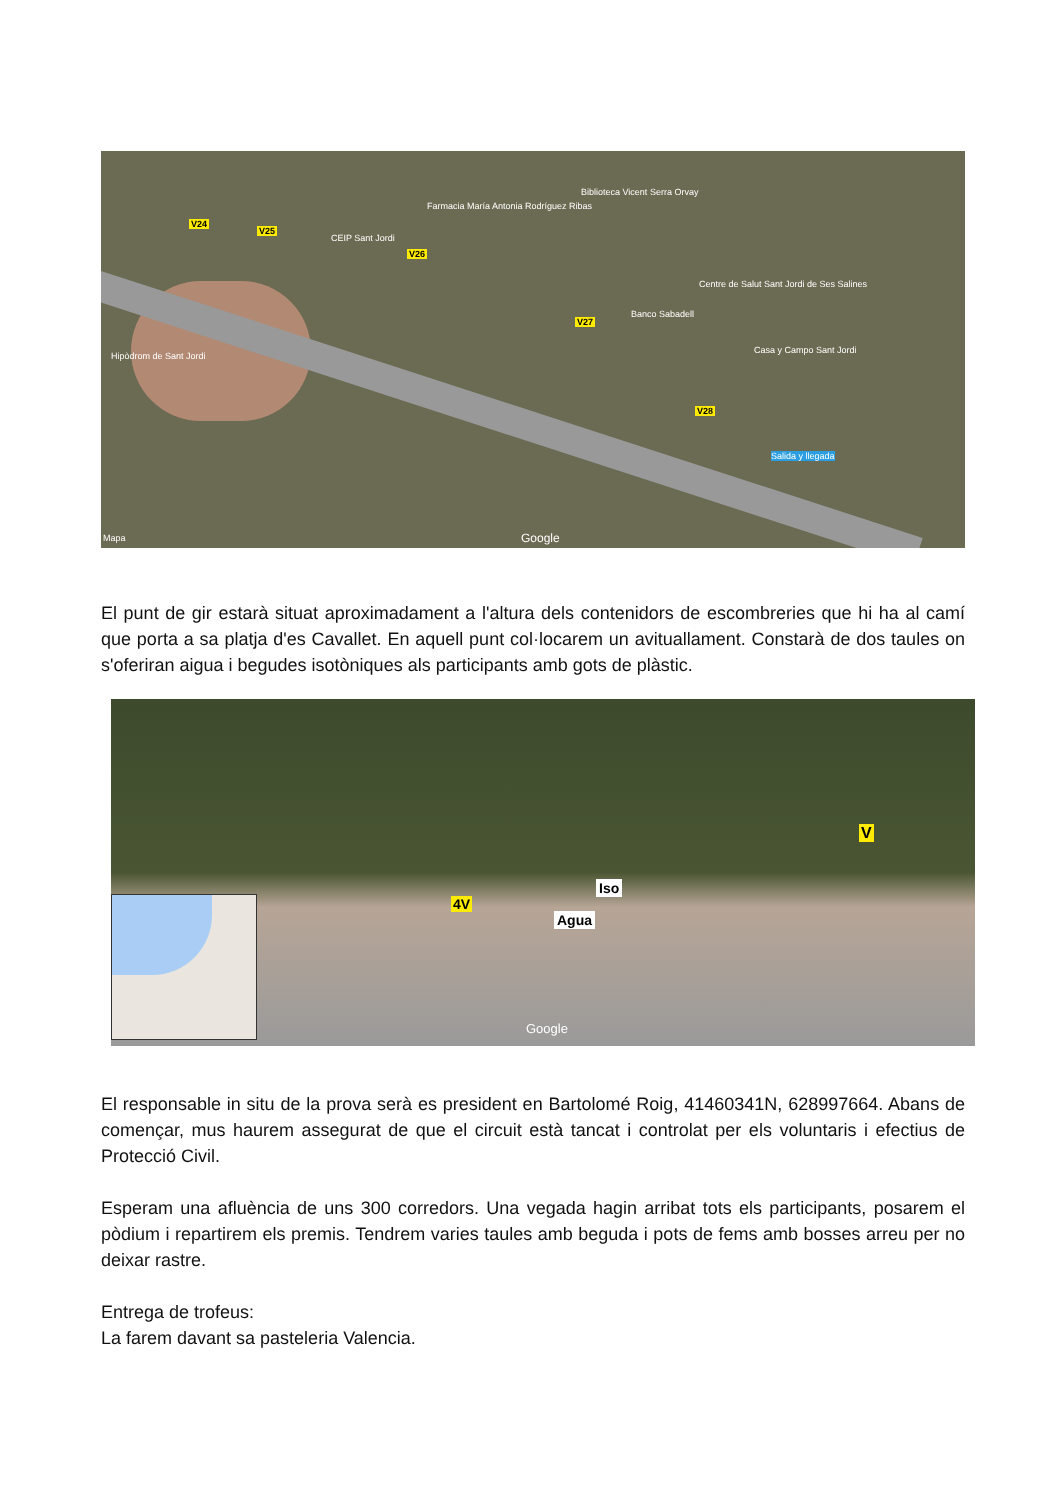V24
V25
V26
V27
V28
Hipòdrom de Sant Jordi
Farmacia María Antonia Rodríguez Ribas
Biblioteca Vicent Serra Orvay
CEIP Sant Jordi
Banco Sabadell
Centre de Salut Sant Jordi de Ses Salines
Casa y Campo Sant Jordi
Salida y llegada
Google Mapa
El punt de gir estarà situat aproximadament a l'altura dels contenidors de escombreries que hi ha al camí que porta a sa platja d'es Cavallet. En aquell punt col·locarem un avituallament. Constarà de dos taules on s'oferiran aigua i begudes isotòniques als participants amb gots de plàstic.
4V
Iso
Agua
V
Google
El responsable in situ de la prova serà es president en Bartolomé Roig, 41460341N, 628997664. Abans de començar, mus haurem assegurat de que el circuit està tancat i controlat per els voluntaris i efectius de Protecció Civil.
Esperam una afluència de uns 300 corredors. Una vegada hagin arribat tots els participants, posarem el pòdium i repartirem els premis. Tendrem varies taules amb beguda i pots de fems amb bosses arreu per no deixar rastre.
Entrega de trofeus:
La farem davant sa pasteleria Valencia.